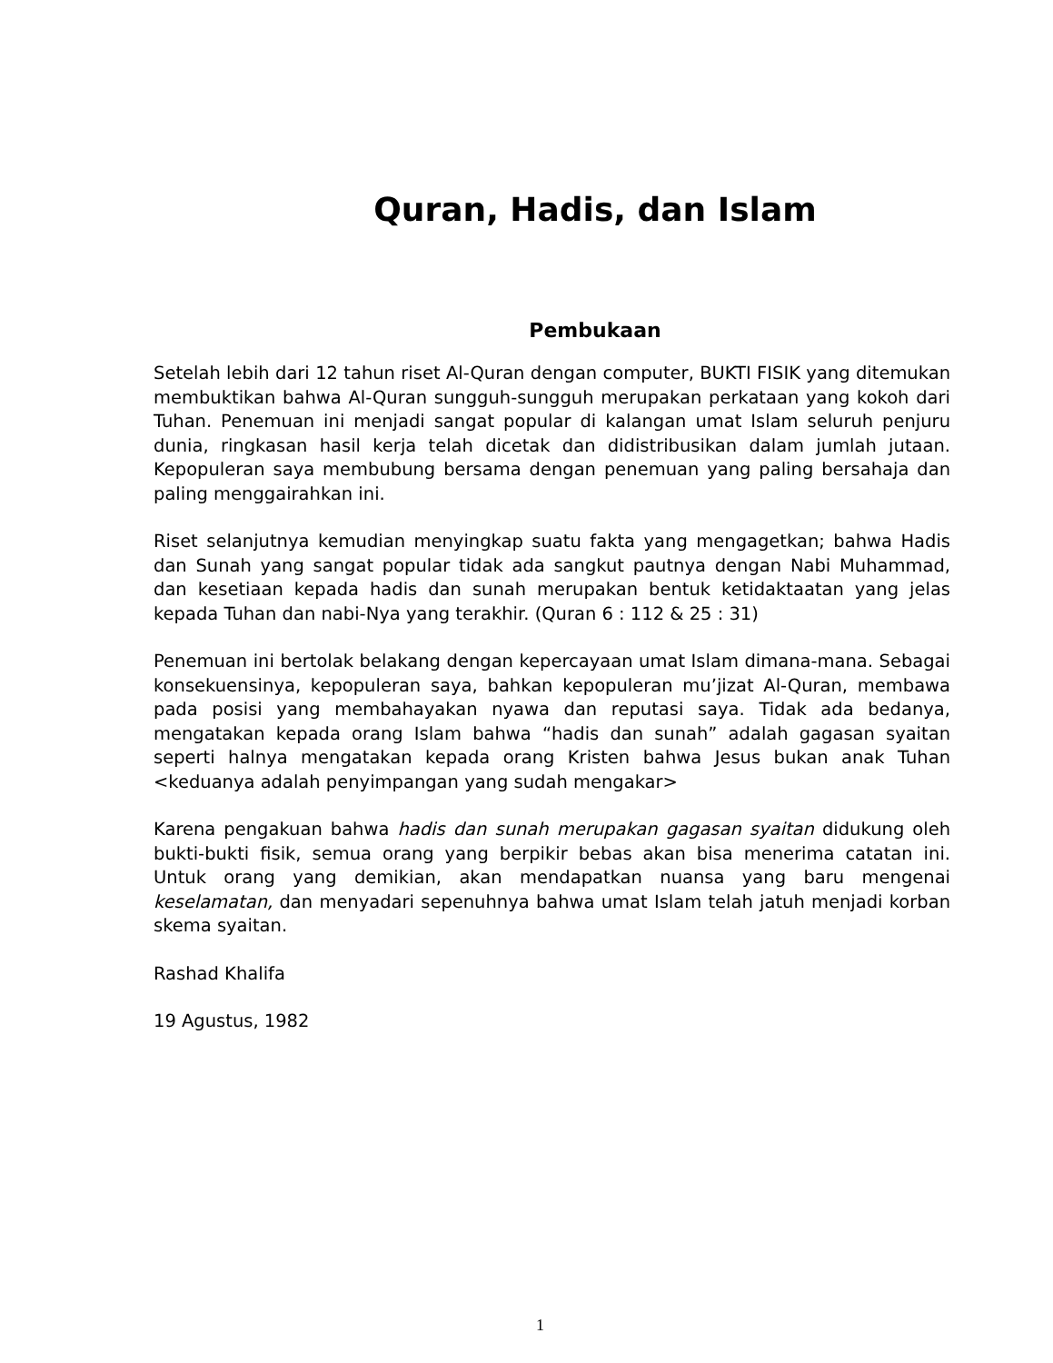Quran, Hadis, dan Islam
Pembukaan
Setelah lebih dari 12 tahun riset Al-Quran dengan computer, BUKTI FISIK yang ditemukan membuktikan bahwa Al-Quran sungguh-sungguh merupakan perkataan yang kokoh dari Tuhan. Penemuan ini menjadi sangat popular di kalangan umat Islam seluruh penjuru dunia, ringkasan hasil kerja telah dicetak dan didistribusikan dalam jumlah jutaan. Kepopuleran saya membubung bersama dengan penemuan yang paling bersahaja dan paling menggairahkan ini.
Riset selanjutnya kemudian menyingkap suatu fakta yang mengagetkan; bahwa Hadis dan Sunah yang sangat popular tidak ada sangkut pautnya dengan Nabi Muhammad, dan kesetiaan kepada hadis dan sunah merupakan bentuk ketidaktaatan yang jelas kepada Tuhan dan nabi-Nya yang terakhir. (Quran 6 : 112 & 25 : 31)
Penemuan ini bertolak belakang dengan kepercayaan umat Islam dimana-mana. Sebagai konsekuensinya, kepopuleran saya, bahkan kepopuleran mu’jizat Al-Quran, membawa pada posisi yang membahayakan nyawa dan reputasi saya. Tidak ada bedanya, mengatakan kepada orang Islam bahwa “hadis dan sunah” adalah gagasan syaitan seperti halnya mengatakan kepada orang Kristen bahwa Jesus bukan anak Tuhan <keduanya adalah penyimpangan yang sudah mengakar>
Karena pengakuan bahwa hadis dan sunah merupakan gagasan syaitan didukung oleh bukti-bukti fisik, semua orang yang berpikir bebas akan bisa menerima catatan ini. Untuk orang yang demikian, akan mendapatkan nuansa yang baru mengenai keselamatan, dan menyadari sepenuhnya bahwa umat Islam telah jatuh menjadi korban skema syaitan.
Rashad Khalifa
19 Agustus, 1982
1